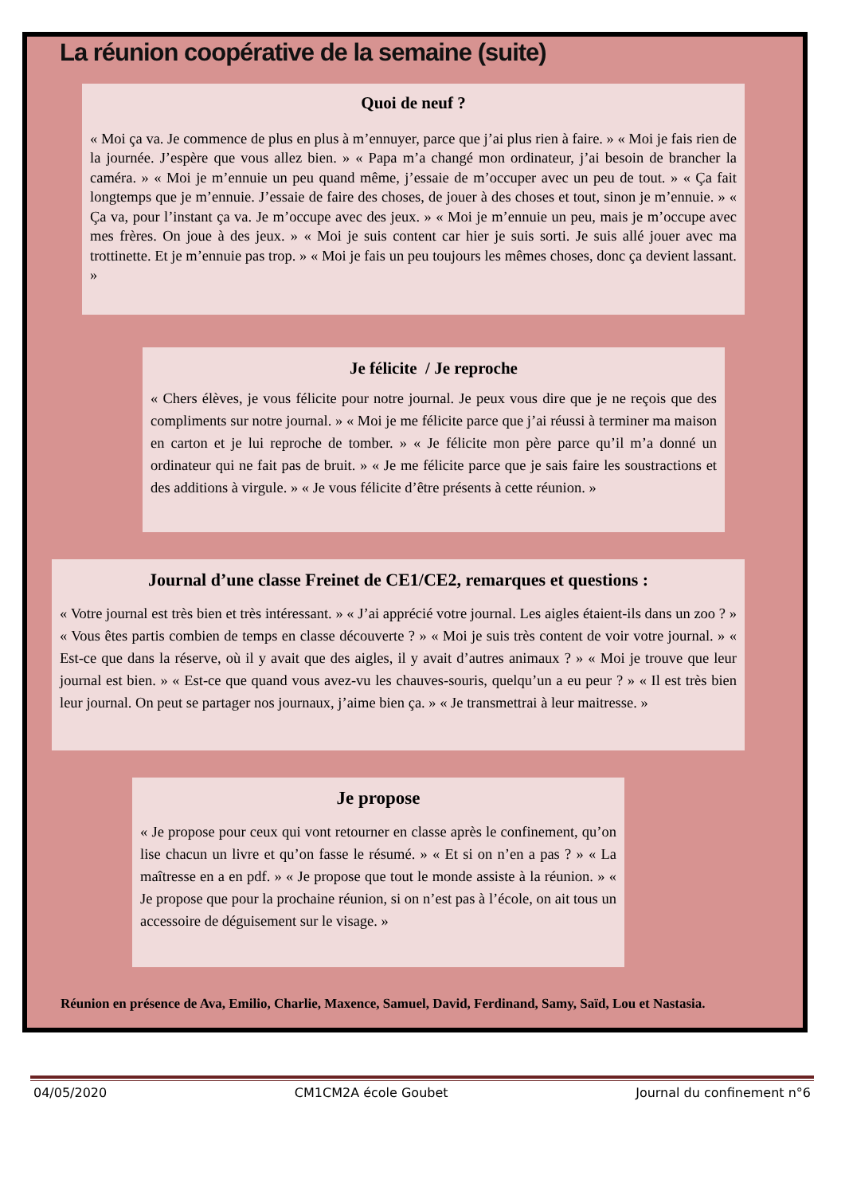La réunion coopérative de la semaine (suite)
Quoi de neuf ?
« Moi ça va. Je commence de plus en plus à m’ennuyer, parce que j’ai plus rien à faire. » « Moi je fais rien de la journée. J’espère que vous allez bien. » « Papa m’a changé mon ordinateur, j’ai besoin de brancher la caméra. » « Moi je m’ennuie un peu quand même, j’essaie de m’occuper avec un peu de tout. » « Ça fait longtemps que je m’ennuie. J’essaie de faire des choses, de jouer à des choses et tout, sinon je m’ennuie. » « Ça va, pour l’instant ça va. Je m’occupe avec des jeux. » « Moi je m’ennuie un peu, mais je m’occupe avec mes frères. On joue à des jeux. » « Moi je suis content car hier je suis sorti. Je suis allé jouer avec ma trottinette. Et je m’ennuie pas trop. » « Moi je fais un peu toujours les mêmes choses, donc ça devient lassant. »
Je félicite / Je reproche
« Chers élèves, je vous félicite pour notre journal. Je peux vous dire que je ne reçois que des compliments sur notre journal. » « Moi je me félicite parce que j’ai réussi à terminer ma maison en carton et je lui reproche de tomber. » « Je félicite mon père parce qu’il m’a donné un ordinateur qui ne fait pas de bruit. » « Je me félicite parce que je sais faire les soustractions et des additions à virgule. » « Je vous félicite d’être présents à cette réunion. »
Journal d’une classe Freinet de CE1/CE2, remarques et questions :
« Votre journal est très bien et très intéressant. » « J’ai apprécié votre journal. Les aigles étaient-ils dans un zoo ? » « Vous êtes partis combien de temps en classe découverte ? » « Moi je suis très content de voir votre journal. » « Est-ce que dans la réserve, où il y avait que des aigles, il y avait d’autres animaux ? » « Moi je trouve que leur journal est bien. » « Est-ce que quand vous avez-vu les chauves-souris, quelqu’un a eu peur ? » « Il est très bien leur journal. On peut se partager nos journaux, j’aime bien ça. » « Je transmettrai à leur maitresse. »
Je propose
« Je propose pour ceux qui vont retourner en classe après le confinement, qu’on lise chacun un livre et qu’on fasse le résumé. » « Et si on n’en a pas ? » « La maîtresse en a en pdf. » « Je propose que tout le monde assiste à la réunion. » « Je propose que pour la prochaine réunion, si on n’est pas à l’école, on ait tous un accessoire de déguisement sur le visage. »
Réunion en présence de Ava, Emilio, Charlie, Maxence, Samuel, David, Ferdinand, Samy, Saïd, Lou et Nastasia.
04/05/2020 CM1CM2A école Goubet Journal du confinement n°6